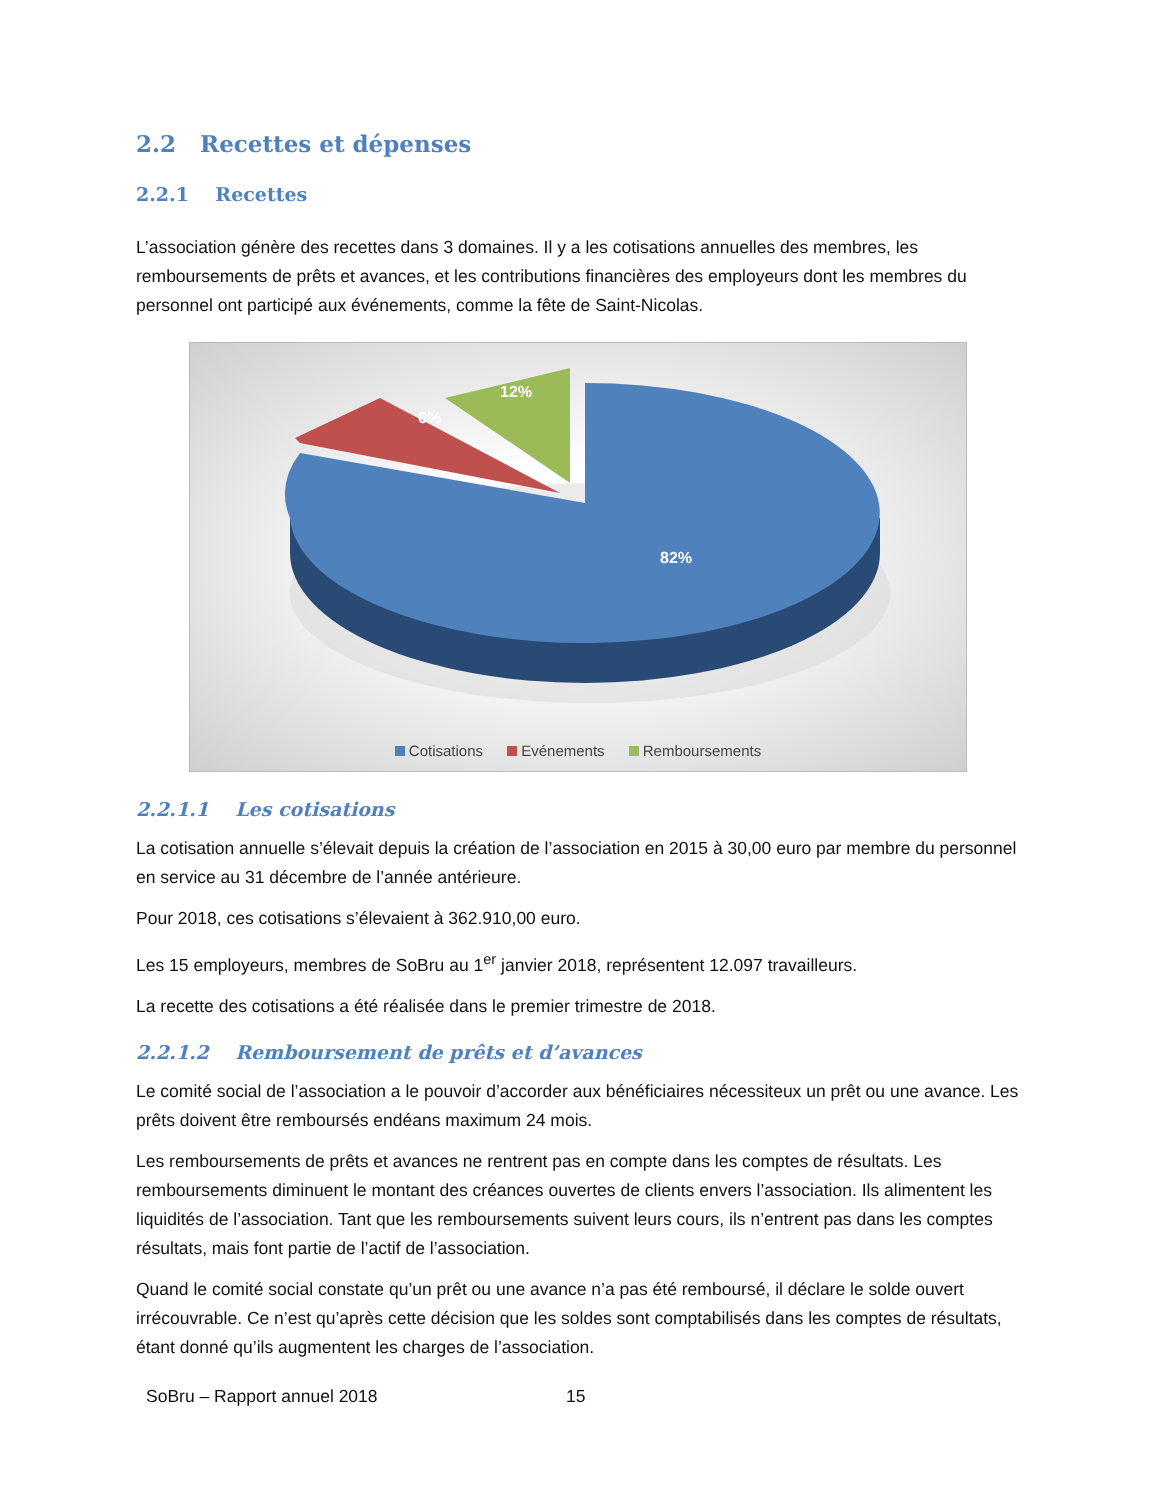2.2 Recettes et dépenses
2.2.1 Recettes
L’association génère des recettes dans 3 domaines. Il y a les cotisations annuelles des membres, les remboursements de prêts et avances, et les contributions financières des employeurs dont les membres du personnel ont participé aux événements, comme la fête de Saint-Nicolas.
82%
6%
12%
Cotisations Evénements Remboursements
2.2.1.1 Les cotisations
La cotisation annuelle s’élevait depuis la création de l’association en 2015 à 30,00 euro par membre du personnel en service au 31 décembre de l’année antérieure.
Pour 2018, ces cotisations s’élevaient à 362.910,00 euro.
Les 15 employeurs, membres de SoBru au 1<sup>er</sup> janvier 2018, représentent 12.097 travailleurs.
La recette des cotisations a été réalisée dans le premier trimestre de 2018.
2.2.1.2 Remboursement de prêts et d’avances
Le comité social de l’association a le pouvoir d’accorder aux bénéficiaires nécessiteux un prêt ou une avance. Les prêts doivent être remboursés endéans maximum 24 mois.
Les remboursements de prêts et avances ne rentrent pas en compte dans les comptes de résultats. Les remboursements diminuent le montant des créances ouvertes de clients envers l’association. Ils alimentent les liquidités de l’association. Tant que les remboursements suivent leurs cours, ils n’entrent pas dans les comptes résultats, mais font partie de l’actif de l’association.
Quand le comité social constate qu’un prêt ou une avance n’a pas été remboursé, il déclare le solde ouvert irrécouvrable. Ce n’est qu’après cette décision que les soldes sont comptabilisés dans les comptes de résultats, étant donné qu’ils augmentent les charges de l’association.
SoBru – Rapport annuel 2018 15